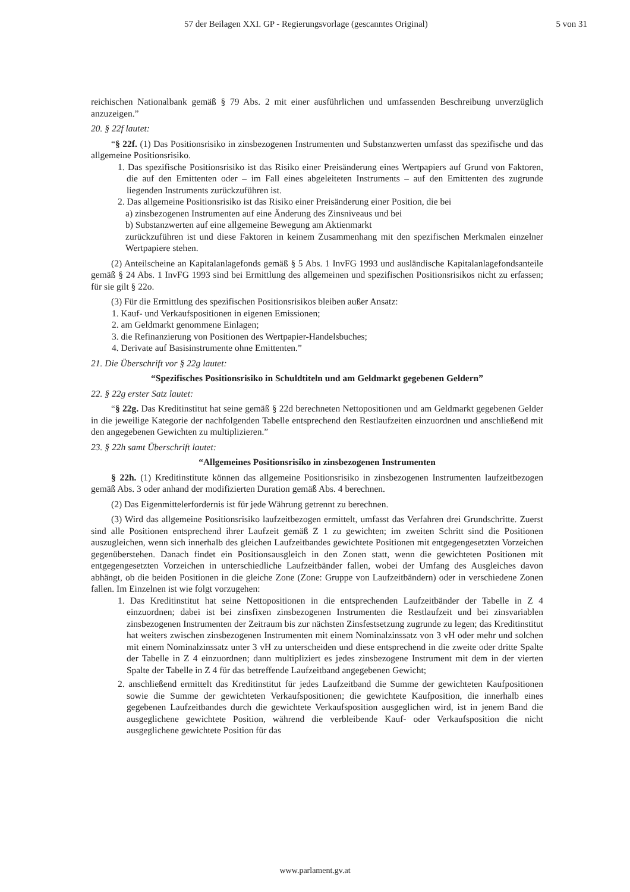57 der Beilagen XXI. GP - Regierungsvorlage (gescanntes Original) 5 von 31
reichischen Nationalbank gemäß § 79 Abs. 2 mit einer ausführlichen und umfassenden Beschreibung unverzüglich anzuzeigen.”
20. § 22f lautet:
“§ 22f. (1) Das Positionsrisiko in zinsbezogenen Instrumenten und Substanzwerten umfasst das spezifische und das allgemeine Positionsrisiko.
1. Das spezifische Positionsrisiko ist das Risiko einer Preisänderung eines Wertpapiers auf Grund von Faktoren, die auf den Emittenten oder – im Fall eines abgeleiteten Instruments – auf den Emittenten des zugrunde liegenden Instruments zurückzuführen ist.
2. Das allgemeine Positionsrisiko ist das Risiko einer Preisänderung einer Position, die bei
a) zinsbezogenen Instrumenten auf eine Änderung des Zinsniveaus und bei
b) Substanzwerten auf eine allgemeine Bewegung am Aktienmarkt
zurückzuführen ist und diese Faktoren in keinem Zusammenhang mit den spezifischen Merkmalen einzelner Wertpapiere stehen.
(2) Anteilscheine an Kapitalanlagefonds gemäß § 5 Abs. 1 InvFG 1993 und ausländische Kapitalanlagefondsanteile gemäß § 24 Abs. 1 InvFG 1993 sind bei Ermittlung des allgemeinen und spezifischen Positionsrisikos nicht zu erfassen; für sie gilt § 22o.
(3) Für die Ermittlung des spezifischen Positionsrisikos bleiben außer Ansatz:
1. Kauf- und Verkaufspositionen in eigenen Emissionen;
2. am Geldmarkt genommene Einlagen;
3. die Refinanzierung von Positionen des Wertpapier-Handelsbuches;
4. Derivate auf Basisinstrumente ohne Emittenten.”
21. Die Überschrift vor § 22g lautet:
“Spezifisches Positionsrisiko in Schuldtiteln und am Geldmarkt gegebenen Geldern”
22. § 22g erster Satz lautet:
“§ 22g. Das Kreditinstitut hat seine gemäß § 22d berechneten Nettopositionen und am Geldmarkt gegebenen Gelder in die jeweilige Kategorie der nachfolgenden Tabelle entsprechend den Restlaufzeiten einzuordnen und anschließend mit den angegebenen Gewichten zu multiplizieren.”
23. § 22h samt Überschrift lautet:
“Allgemeines Positionsrisiko in zinsbezogenen Instrumenten
§ 22h. (1) Kreditinstitute können das allgemeine Positionsrisiko in zinsbezogenen Instrumenten laufzeitbezogen gemäß Abs. 3 oder anhand der modifizierten Duration gemäß Abs. 4 berechnen.
(2) Das Eigenmittelerfordernis ist für jede Währung getrennt zu berechnen.
(3) Wird das allgemeine Positionsrisiko laufzeitbezogen ermittelt, umfasst das Verfahren drei Grundschritte. Zuerst sind alle Positionen entsprechend ihrer Laufzeit gemäß Z 1 zu gewichten; im zweiten Schritt sind die Positionen auszugleichen, wenn sich innerhalb des gleichen Laufzeitbandes gewichtete Positionen mit entgegengesetzten Vorzeichen gegenüberstehen. Danach findet ein Positionsausgleich in den Zonen statt, wenn die gewichteten Positionen mit entgegengesetzten Vorzeichen in unterschiedliche Laufzeitbänder fallen, wobei der Umfang des Ausgleiches davon abhängt, ob die beiden Positionen in die gleiche Zone (Zone: Gruppe von Laufzeitbändern) oder in verschiedene Zonen fallen. Im Einzelnen ist wie folgt vorzugehen:
1. Das Kreditinstitut hat seine Nettopositionen in die entsprechenden Laufzeitbänder der Tabelle in Z 4 einzuordnen; dabei ist bei zinsfixen zinsbezogenen Instrumenten die Restlaufzeit und bei zinsvariablen zinsbezogenen Instrumenten der Zeitraum bis zur nächsten Zinsfestsetzung zugrunde zu legen; das Kreditinstitut hat weiters zwischen zinsbezogenen Instrumenten mit einem Nominalzinssatz von 3 vH oder mehr und solchen mit einem Nominalzinssatz unter 3 vH zu unterscheiden und diese entsprechend in die zweite oder dritte Spalte der Tabelle in Z 4 einzuordnen; dann multipliziert es jedes zinsbezogene Instrument mit dem in der vierten Spalte der Tabelle in Z 4 für das betreffende Laufzeitband angegebenen Gewicht;
2. anschließend ermittelt das Kreditinstitut für jedes Laufzeitband die Summe der gewichteten Kaufpositionen sowie die Summe der gewichteten Verkaufspositionen; die gewichtete Kaufposition, die innerhalb eines gegebenen Laufzeitbandes durch die gewichtete Verkaufsposition ausgeglichen wird, ist in jenem Band die ausgeglichene gewichtete Position, während die verbleibende Kauf- oder Verkaufsposition die nicht ausgeglichene gewichtete Position für das
www.parlament.gv.at